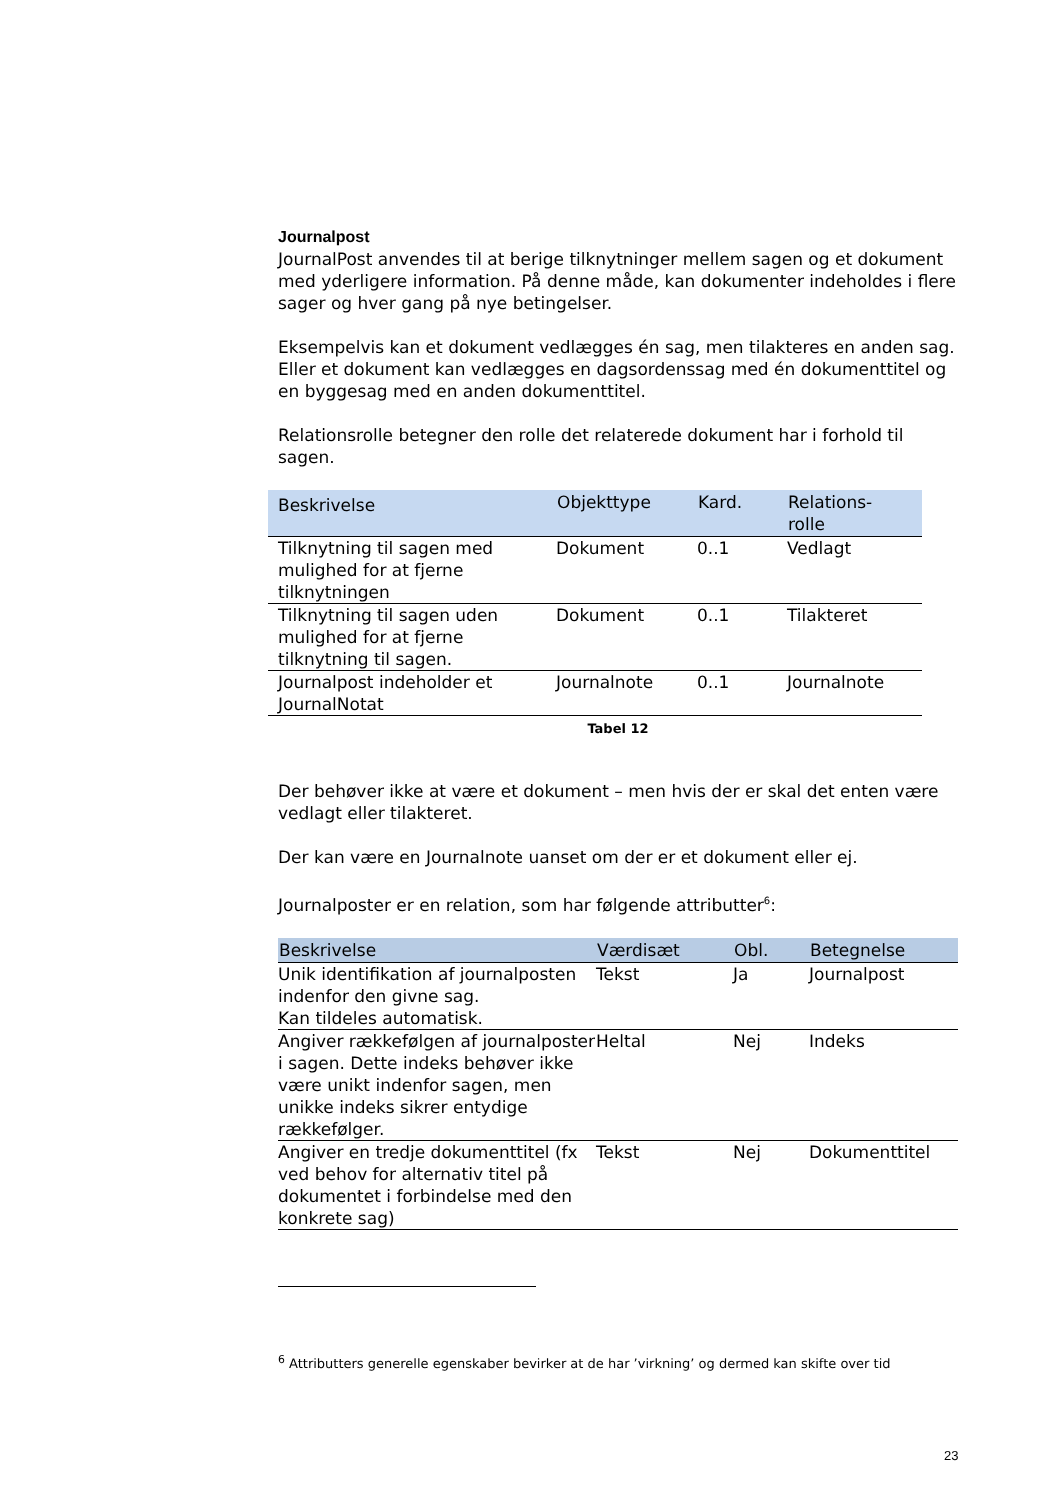Journalpost
JournalPost anvendes til at berige tilknytninger mellem sagen og et dokument med yderligere information. På denne måde, kan dokumenter indeholdes i flere sager og hver gang på nye betingelser.
Eksempelvis kan et dokument vedlægges én sag, men tilakteres en anden sag. Eller et dokument kan vedlægges en dagsordenssag med én dokumenttitel og en byggesag med en anden dokumenttitel.
Relationsrolle betegner den rolle det relaterede dokument har i forhold til sagen.
| Beskrivelse | Objekttype | Kard. | Relations- rolle |
| --- | --- | --- | --- |
| Tilknytning til sagen med mulighed for at fjerne tilknytningen | Dokument | 0..1 | Vedlagt |
| Tilknytning til sagen uden mulighed for at fjerne tilknytning til sagen. | Dokument | 0..1 | Tilakteret |
| Journalpost indeholder et JournalNotat | Journalnote | 0..1 | Journalnote |
Tabel 12
Der behøver ikke at være et dokument – men hvis der er skal det enten være vedlagt eller tilakteret.
Der kan være en Journalnote uanset om der er et dokument eller ej.
Journalposter er en relation, som har følgende attributter<sup>6</sup>:
| Beskrivelse | Værdisæt | Obl. | Betegnelse |
| --- | --- | --- | --- |
| Unik identifikation af journalposten indenfor den givne sag. Kan tildeles automatisk. | Tekst | Ja | Journalpost |
| Angiver rækkefølgen af journalposter i sagen. Dette indeks behøver ikke være unikt indenfor sagen, men unikke indeks sikrer entydige rækkefølger. | Heltal | Nej | Indeks |
| Angiver en tredje dokumenttitel (fx ved behov for alternativ titel på dokumentet i forbindelse med den konkrete sag) | Tekst | Nej | Dokumenttitel |
<sup>6</sup> Attributters generelle egenskaber bevirker at de har ’virkning’ og dermed kan skifte over tid
23